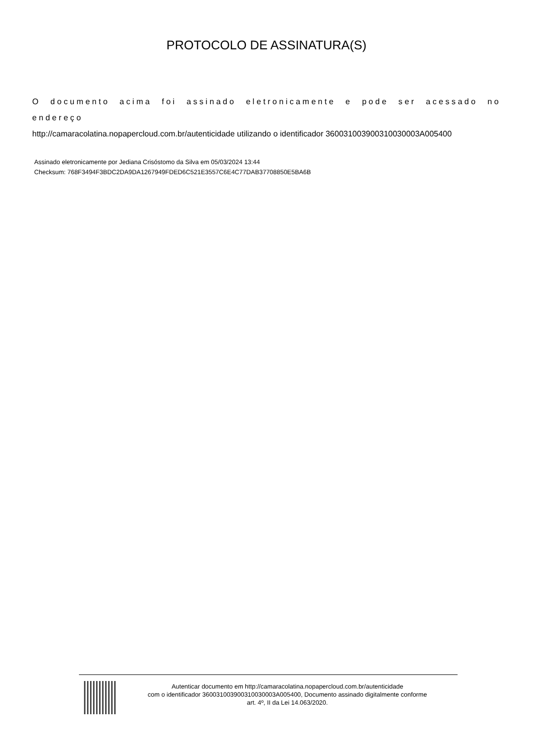PROTOCOLO DE ASSINATURA(S)
O documento acima foi assinado eletronicamente e pode ser acessado no endereço
http://camaracolatina.nopapercloud.com.br/autenticidade utilizando o identificador 360031003900310030003A005400
Assinado eletronicamente por Jediana Crisóstomo da Silva em 05/03/2024 13:44
Checksum: 768F3494F3BDC2DA9DA1267949FDED6C521E3557C6E4C77DAB37708850E5BA6B
Autenticar documento em http://camaracolatina.nopapercloud.com.br/autenticidade
com o identificador 360031003900310030003A005400, Documento assinado digitalmente conforme
art. 4º, II da Lei 14.063/2020.